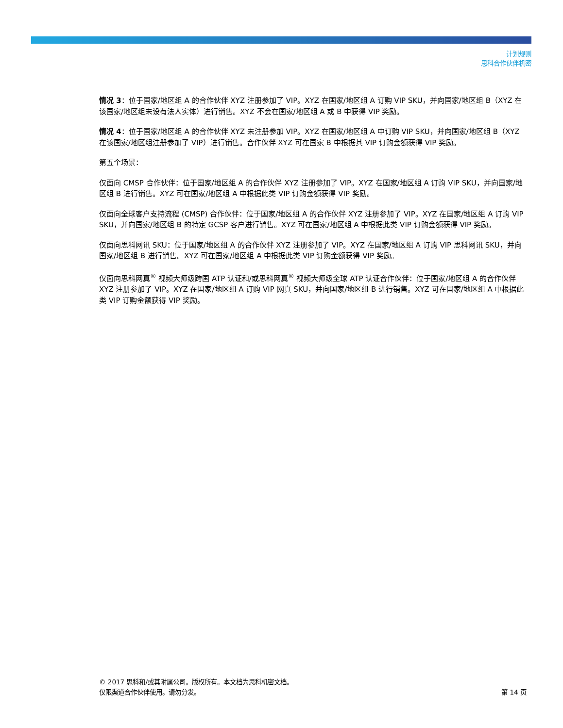计划规则
思科合作伙伴机密
情况 3：位于国家/地区组 A 的合作伙伴 XYZ 注册参加了 VIP。XYZ 在国家/地区组 A 订购 VIP SKU，并向国家/地区组 B（XYZ 在该国家/地区组未设有法人实体）进行销售。XYZ 不会在国家/地区组 A 或 B 中获得 VIP 奖励。
情况 4：位于国家/地区组 A 的合作伙伴 XYZ 未注册参加 VIP。XYZ 在国家/地区组 A 中订购 VIP SKU，并向国家/地区组 B（XYZ 在该国家/地区组注册参加了 VIP）进行销售。合作伙伴 XYZ 可在国家 B 中根据其 VIP 订购金额获得 VIP 奖励。
第五个场景：
仅面向 CMSP 合作伙伴：位于国家/地区组 A 的合作伙伴 XYZ 注册参加了 VIP。XYZ 在国家/地区组 A 订购 VIP SKU，并向国家/地区组 B 进行销售。XYZ 可在国家/地区组 A 中根据此类 VIP 订购金额获得 VIP 奖励。
仅面向全球客户支持流程 (CMSP) 合作伙伴：位于国家/地区组 A 的合作伙伴 XYZ 注册参加了 VIP。XYZ 在国家/地区组 A 订购 VIP SKU，并向国家/地区组 B 的特定 GCSP 客户进行销售。XYZ 可在国家/地区组 A 中根据此类 VIP 订购金额获得 VIP 奖励。
仅面向思科网讯 SKU：位于国家/地区组 A 的合作伙伴 XYZ 注册参加了 VIP。XYZ 在国家/地区组 A 订购 VIP 思科网讯 SKU，并向国家/地区组 B 进行销售。XYZ 可在国家/地区组 A 中根据此类 VIP 订购金额获得 VIP 奖励。
仅面向思科网真<sup>®</sup> 视频大师级跨国 ATP 认证和/或思科网真<sup>®</sup> 视频大师级全球 ATP 认证合作伙伴：位于国家/地区组 A 的合作伙伴 XYZ 注册参加了 VIP。XYZ 在国家/地区组 A 订购 VIP 网真 SKU，并向国家/地区组 B 进行销售。XYZ 可在国家/地区组 A 中根据此类 VIP 订购金额获得 VIP 奖励。
© 2017 思科和/或其附属公司。版权所有。本文档为思科机密文档。
仅限渠道合作伙伴使用。请勿分发。
第 14 页